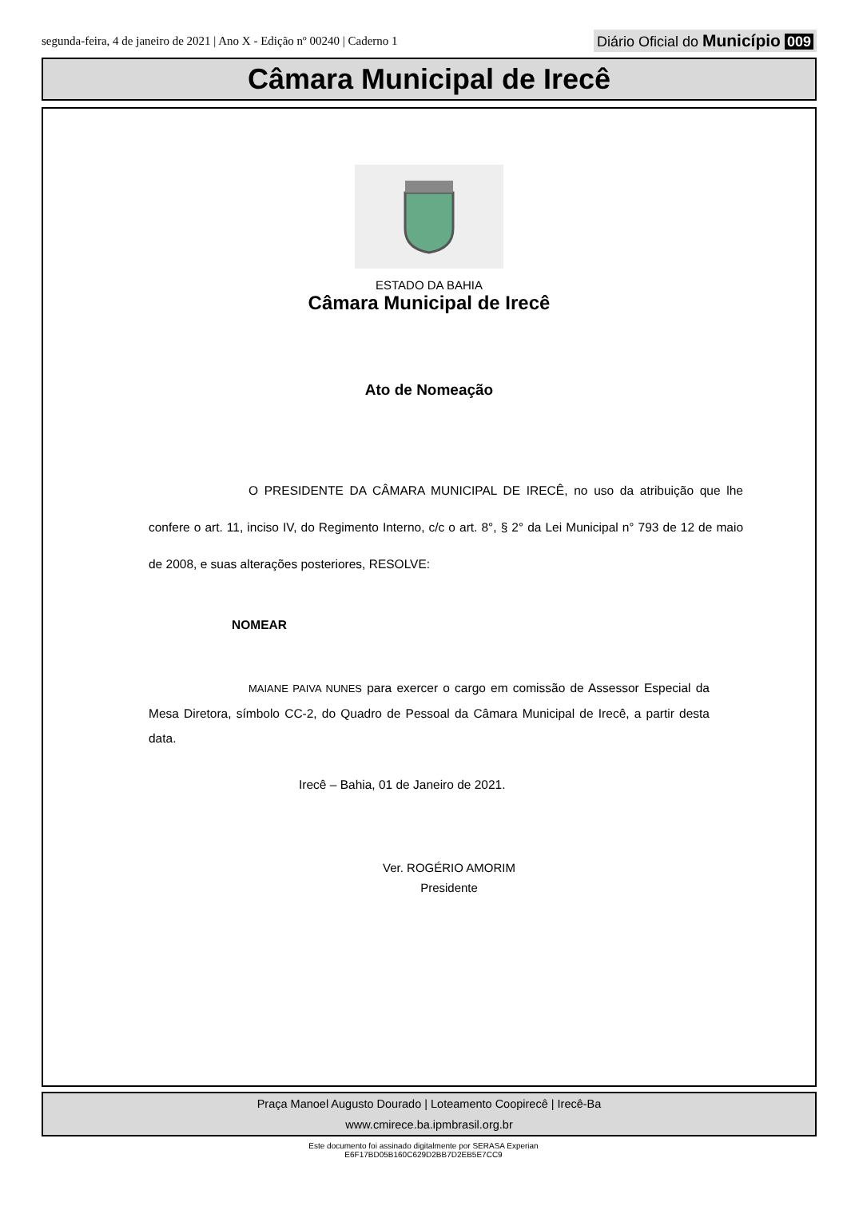segunda-feira, 4 de janeiro de 2021 | Ano X - Edição nº 00240 | Caderno 1
Diário Oficial do Município 009
Câmara Municipal de Irecê
ESTADO DA BAHIA
Câmara Municipal de Irecê
Ato de Nomeação
O PRESIDENTE DA CÂMARA MUNICIPAL DE IRECÊ, no uso da atribuição que lhe confere o art. 11, inciso IV, do Regimento Interno, c/c o art. 8°, § 2° da Lei Municipal n° 793 de 12 de maio de 2008, e suas alterações posteriores, RESOLVE:
NOMEAR
MAIANE PAIVA NUNES para exercer o cargo em comissão de Assessor Especial da Mesa Diretora, símbolo CC-2, do Quadro de Pessoal da Câmara Municipal de Irecê, a partir desta data.
Irecê – Bahia, 01 de Janeiro de 2021.
Ver. ROGÉRIO AMORIM
Presidente
Praça Manoel Augusto Dourado | Loteamento Coopirecê | Irecê-Ba
www.cmirece.ba.ipmbrasil.org.br
Este documento foi assinado digitalmente por SERASA Experian
E6F17BD05B160C629D2BB7D2EB5E7CC9